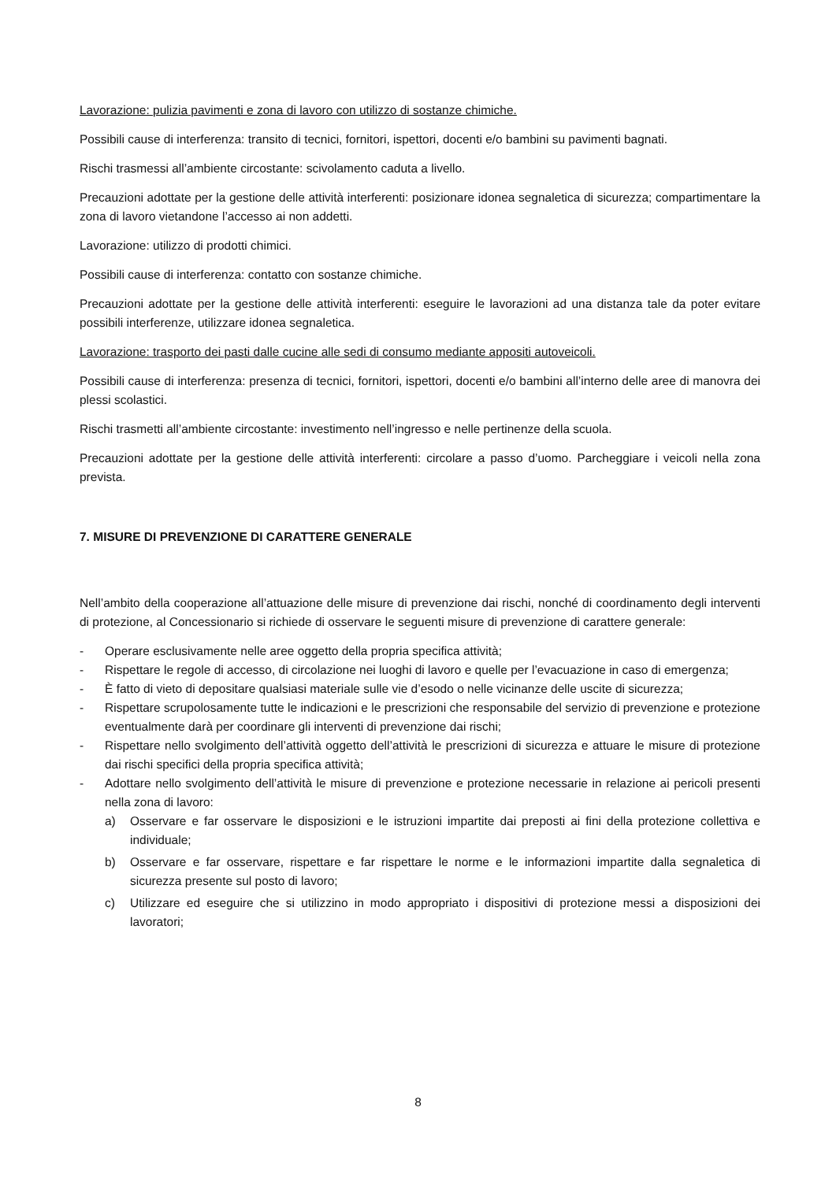Lavorazione: pulizia pavimenti e zona di lavoro con utilizzo di sostanze chimiche.
Possibili cause di interferenza: transito di tecnici, fornitori, ispettori, docenti e/o bambini su pavimenti bagnati.
Rischi trasmessi all’ambiente circostante: scivolamento caduta a livello.
Precauzioni adottate per la gestione delle attività interferenti: posizionare idonea segnaletica di sicurezza; compartimentare la zona di lavoro vietandone l’accesso ai non addetti.
Lavorazione: utilizzo di prodotti chimici.
Possibili cause di interferenza: contatto con sostanze chimiche.
Precauzioni adottate per la gestione delle attività interferenti: eseguire le lavorazioni ad una distanza tale da poter evitare possibili interferenze, utilizzare idonea segnaletica.
Lavorazione: trasporto dei pasti dalle cucine alle sedi di consumo mediante appositi autoveicoli.
Possibili cause di interferenza: presenza di tecnici, fornitori, ispettori, docenti e/o bambini all’interno delle aree di manovra dei plessi scolastici.
Rischi trasmetti all’ambiente circostante: investimento nell’ingresso e nelle pertinenze della scuola.
Precauzioni adottate per la gestione delle attività interferenti: circolare a passo d’uomo. Parcheggiare i veicoli nella zona prevista.
7. MISURE DI PREVENZIONE DI CARATTERE GENERALE
Nell’ambito della cooperazione all’attuazione delle misure di prevenzione dai rischi, nonché di coordinamento degli interventi di protezione, al Concessionario si richiede di osservare le seguenti misure di prevenzione di carattere generale:
- Operare esclusivamente nelle aree oggetto della propria specifica attività;
- Rispettare le regole di accesso, di circolazione nei luoghi di lavoro e quelle per l’evacuazione in caso di emergenza;
- È fatto di vieto di depositare qualsiasi materiale sulle vie d’esodo o nelle vicinanze delle uscite di sicurezza;
- Rispettare scrupolosamente tutte le indicazioni e le prescrizioni che responsabile del servizio di prevenzione e protezione eventualmente darà per coordinare gli interventi di prevenzione dai rischi;
- Rispettare nello svolgimento dell’attività oggetto dell’attività le prescrizioni di sicurezza e attuare le misure di protezione dai rischi specifici della propria specifica attività;
- Adottare nello svolgimento dell’attività le misure di prevenzione e protezione necessarie in relazione ai pericoli presenti nella zona di lavoro:
a) Osservare e far osservare le disposizioni e le istruzioni impartite dai preposti ai fini della protezione collettiva e individuale;
b) Osservare e far osservare, rispettare e far rispettare le norme e le informazioni impartite dalla segnaletica di sicurezza presente sul posto di lavoro;
c) Utilizzare ed eseguire che si utilizzino in modo appropriato i dispositivi di protezione messi a disposizioni dei lavoratori;
8